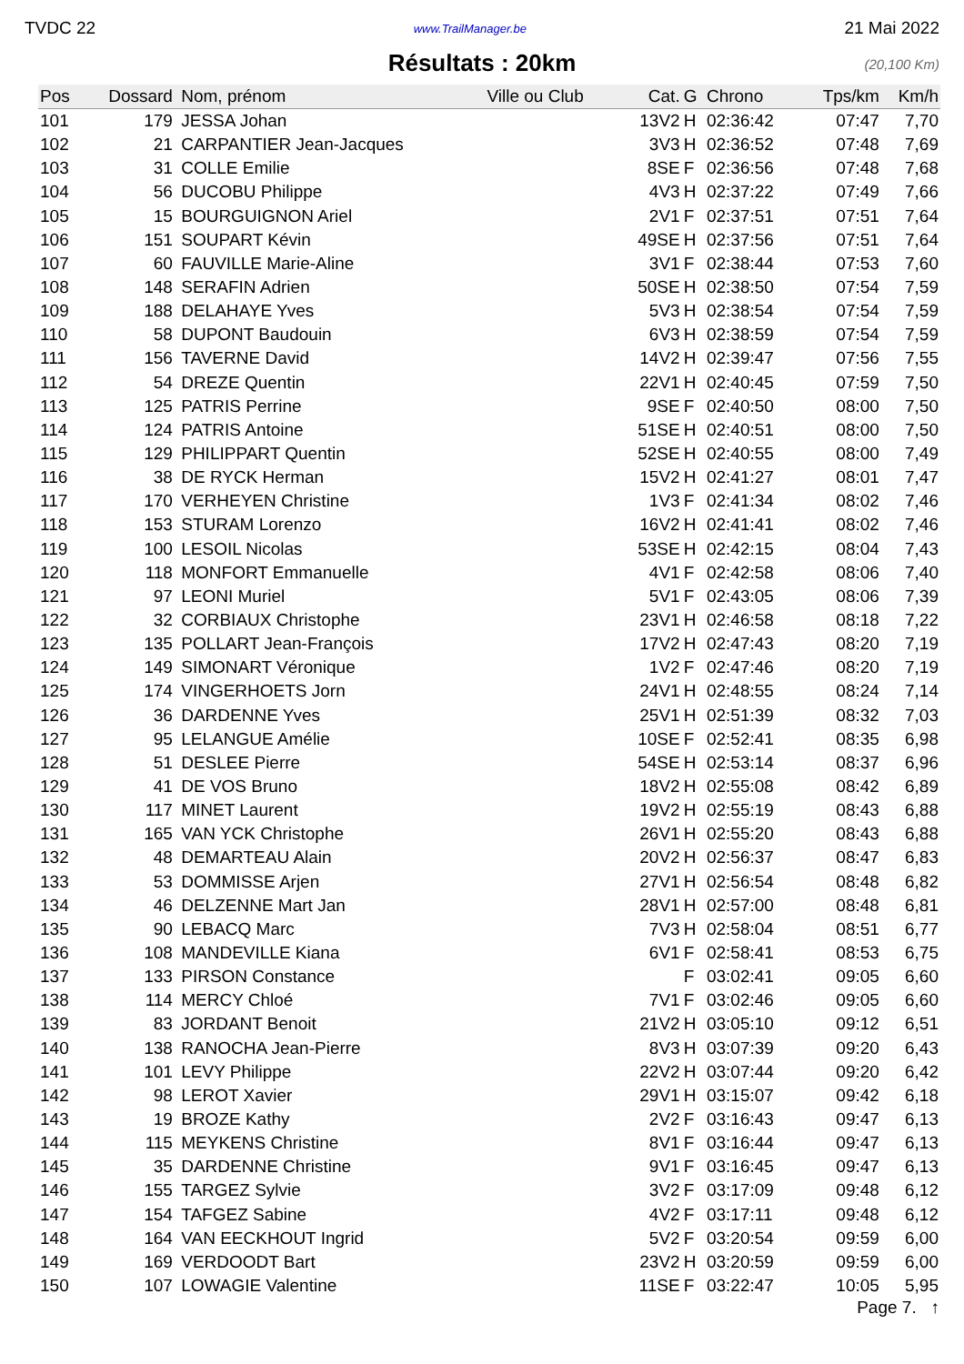TVDC 22 www.TrailManager.be 21 Mai 2022
Résultats : 20km
(20,100 Km)
| Pos | Dossard | Nom, prénom | Ville ou Club | Cat. | G | Chrono | Tps/km | Km/h |
| --- | --- | --- | --- | --- | --- | --- | --- | --- |
| 101 | 179 | JESSA Johan | | 13V2 | H | 02:36:42 | 07:47 | 7,70 |
| 102 | 21 | CARPANTIER Jean-Jacques | | 3V3 | H | 02:36:52 | 07:48 | 7,69 |
| 103 | 31 | COLLE Emilie | | 8SE | F | 02:36:56 | 07:48 | 7,68 |
| 104 | 56 | DUCOBU Philippe | | 4V3 | H | 02:37:22 | 07:49 | 7,66 |
| 105 | 15 | BOURGUIGNON Ariel | | 2V1 | F | 02:37:51 | 07:51 | 7,64 |
| 106 | 151 | SOUPART Kévin | | 49SE | H | 02:37:56 | 07:51 | 7,64 |
| 107 | 60 | FAUVILLE Marie-Aline | | 3V1 | F | 02:38:44 | 07:53 | 7,60 |
| 108 | 148 | SERAFIN Adrien | | 50SE | H | 02:38:50 | 07:54 | 7,59 |
| 109 | 188 | DELAHAYE Yves | | 5V3 | H | 02:38:54 | 07:54 | 7,59 |
| 110 | 58 | DUPONT Baudouin | | 6V3 | H | 02:38:59 | 07:54 | 7,59 |
| 111 | 156 | TAVERNE David | | 14V2 | H | 02:39:47 | 07:56 | 7,55 |
| 112 | 54 | DREZE Quentin | | 22V1 | H | 02:40:45 | 07:59 | 7,50 |
| 113 | 125 | PATRIS Perrine | | 9SE | F | 02:40:50 | 08:00 | 7,50 |
| 114 | 124 | PATRIS Antoine | | 51SE | H | 02:40:51 | 08:00 | 7,50 |
| 115 | 129 | PHILIPPART Quentin | | 52SE | H | 02:40:55 | 08:00 | 7,49 |
| 116 | 38 | DE RYCK Herman | | 15V2 | H | 02:41:27 | 08:01 | 7,47 |
| 117 | 170 | VERHEYEN Christine | | 1V3 | F | 02:41:34 | 08:02 | 7,46 |
| 118 | 153 | STURAM Lorenzo | | 16V2 | H | 02:41:41 | 08:02 | 7,46 |
| 119 | 100 | LESOIL Nicolas | | 53SE | H | 02:42:15 | 08:04 | 7,43 |
| 120 | 118 | MONFORT Emmanuelle | | 4V1 | F | 02:42:58 | 08:06 | 7,40 |
| 121 | 97 | LEONI Muriel | | 5V1 | F | 02:43:05 | 08:06 | 7,39 |
| 122 | 32 | CORBIAUX Christophe | | 23V1 | H | 02:46:58 | 08:18 | 7,22 |
| 123 | 135 | POLLART Jean-François | | 17V2 | H | 02:47:43 | 08:20 | 7,19 |
| 124 | 149 | SIMONART Véronique | | 1V2 | F | 02:47:46 | 08:20 | 7,19 |
| 125 | 174 | VINGERHOETS Jorn | | 24V1 | H | 02:48:55 | 08:24 | 7,14 |
| 126 | 36 | DARDENNE Yves | | 25V1 | H | 02:51:39 | 08:32 | 7,03 |
| 127 | 95 | LELANGUE Amélie | | 10SE | F | 02:52:41 | 08:35 | 6,98 |
| 128 | 51 | DESLEE Pierre | | 54SE | H | 02:53:14 | 08:37 | 6,96 |
| 129 | 41 | DE VOS Bruno | | 18V2 | H | 02:55:08 | 08:42 | 6,89 |
| 130 | 117 | MINET Laurent | | 19V2 | H | 02:55:19 | 08:43 | 6,88 |
| 131 | 165 | VAN YCK Christophe | | 26V1 | H | 02:55:20 | 08:43 | 6,88 |
| 132 | 48 | DEMARTEAU Alain | | 20V2 | H | 02:56:37 | 08:47 | 6,83 |
| 133 | 53 | DOMMISSE Arjen | | 27V1 | H | 02:56:54 | 08:48 | 6,82 |
| 134 | 46 | DELZENNE Mart Jan | | 28V1 | H | 02:57:00 | 08:48 | 6,81 |
| 135 | 90 | LEBACQ Marc | | 7V3 | H | 02:58:04 | 08:51 | 6,77 |
| 136 | 108 | MANDEVILLE Kiana | | 6V1 | F | 02:58:41 | 08:53 | 6,75 |
| 137 | 133 | PIRSON Constance | | | F | 03:02:41 | 09:05 | 6,60 |
| 138 | 114 | MERCY Chloé | | 7V1 | F | 03:02:46 | 09:05 | 6,60 |
| 139 | 83 | JORDANT Benoit | | 21V2 | H | 03:05:10 | 09:12 | 6,51 |
| 140 | 138 | RANOCHA Jean-Pierre | | 8V3 | H | 03:07:39 | 09:20 | 6,43 |
| 141 | 101 | LEVY Philippe | | 22V2 | H | 03:07:44 | 09:20 | 6,42 |
| 142 | 98 | LEROT Xavier | | 29V1 | H | 03:15:07 | 09:42 | 6,18 |
| 143 | 19 | BROZE Kathy | | 2V2 | F | 03:16:43 | 09:47 | 6,13 |
| 144 | 115 | MEYKENS Christine | | 8V1 | F | 03:16:44 | 09:47 | 6,13 |
| 145 | 35 | DARDENNE Christine | | 9V1 | F | 03:16:45 | 09:47 | 6,13 |
| 146 | 155 | TARGEZ Sylvie | | 3V2 | F | 03:17:09 | 09:48 | 6,12 |
| 147 | 154 | TAFGEZ Sabine | | 4V2 | F | 03:17:11 | 09:48 | 6,12 |
| 148 | 164 | VAN EECKHOUT Ingrid | | 5V2 | F | 03:20:54 | 09:59 | 6,00 |
| 149 | 169 | VERDOODT Bart | | 23V2 | H | 03:20:59 | 09:59 | 6,00 |
| 150 | 107 | LOWAGIE Valentine | | 11SE | F | 03:22:47 | 10:05 | 5,95 |
Page 7. ↑